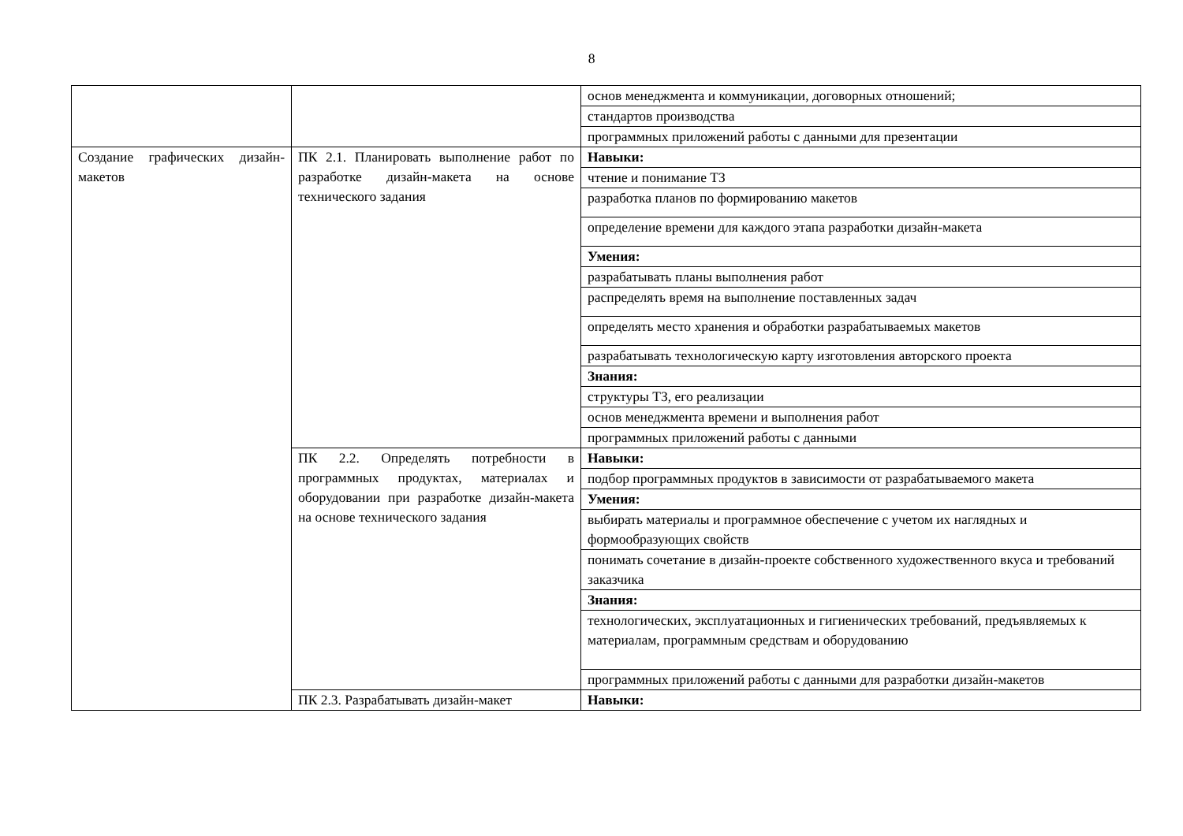8
| | | основ менеджмента и коммуникации, договорных отношений; |
| | | стандартов производства |
| | | программных приложений работы с данными для презентации |
| Создание графических дизайн-макетов | ПК 2.1. Планировать выполнение работ по разработке дизайн-макета на основе технического задания | Навыки: |
| | | чтение и понимание ТЗ |
| | | разработка планов по формированию макетов |
| | | определение времени для каждого этапа разработки дизайн-макета |
| | | Умения: |
| | | разрабатывать планы выполнения работ |
| | | распределять время на выполнение поставленных задач |
| | | определять место хранения и обработки разрабатываемых макетов |
| | | разрабатывать технологическую карту изготовления авторского проекта |
| | | Знания: |
| | | структуры ТЗ, его реализации |
| | | основ менеджмента времени и выполнения работ |
| | | программных приложений работы с данными |
| | ПК 2.2. Определять потребности в программных продуктах, материалах и оборудовании при разработке дизайн-макета на основе технического задания | Навыки: |
| | | подбор программных продуктов в зависимости от разрабатываемого макета |
| | | Умения: |
| | | выбирать материалы и программное обеспечение с учетом их наглядных и формообразующих свойств |
| | | понимать сочетание в дизайн-проекте собственного художественного вкуса и требований заказчика |
| | | Знания: |
| | | технологических, эксплуатационных и гигиенических требований, предъявляемых к материалам, программным средствам и оборудованию |
| | | программных приложений работы с данными для разработки дизайн-макетов |
| | ПК 2.3. Разрабатывать дизайн-макет | Навыки: |